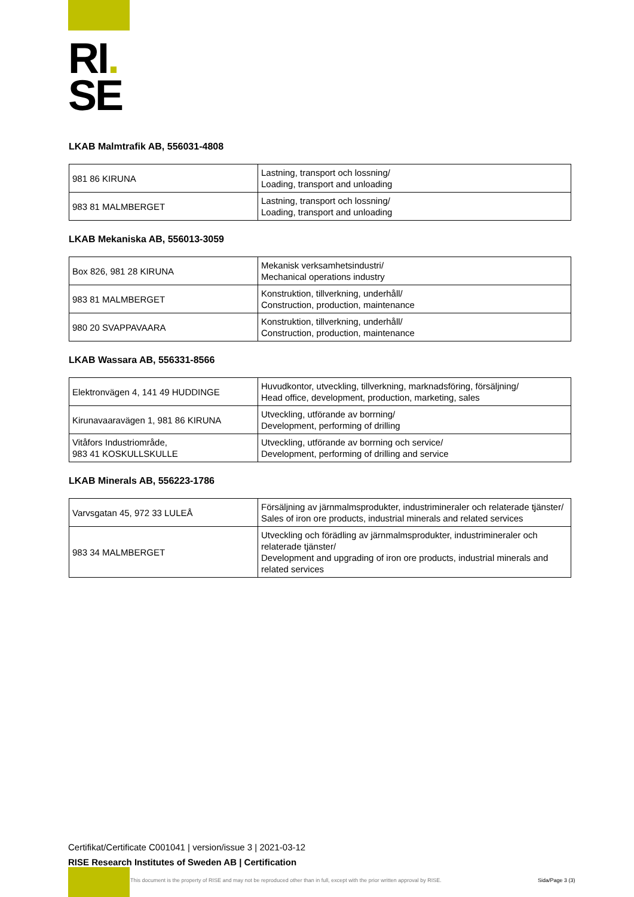RI.
SE
LKAB Malmtrafik AB, 556031-4808
| 981 86 KIRUNA | Lastning, transport och lossning/ Loading, transport and unloading |
| 983 81 MALMBERGET | Lastning, transport och lossning/ Loading, transport and unloading |
LKAB Mekaniska AB, 556013-3059
| Box 826, 981 28 KIRUNA | Mekanisk verksamhetsindustri/ Mechanical operations industry |
| 983 81 MALMBERGET | Konstruktion, tillverkning, underhåll/ Construction, production, maintenance |
| 980 20 SVAPPAVAARA | Konstruktion, tillverkning, underhåll/ Construction, production, maintenance |
LKAB Wassara AB, 556331-8566
| Elektronvägen 4, 141 49 HUDDINGE | Huvudkontor, utveckling, tillverkning, marknadsföring, försäljning/ Head office, development, production, marketing, sales |
| Kirunavaaravägen 1, 981 86 KIRUNA | Utveckling, utförande av borrning/ Development, performing of drilling |
| Vitåfors Industriområde, 983 41 KOSKULLSKULLE | Utveckling, utförande av borrning och service/ Development, performing of drilling and service |
LKAB Minerals AB, 556223-1786
| Varvsgatan 45, 972 33 LULEÅ | Försäljning av järnmalmsprodukter, industrimineraler och relaterade tjänster/ Sales of iron ore products, industrial minerals and related services |
| 983 34 MALMBERGET | Utveckling och förädling av järnmalmsprodukter, industrimineraler och relaterade tjänster/ Development and upgrading of iron ore products, industrial minerals and related services |
Certifikat/Certificate C001041 | version/issue 3 | 2021-03-12
RISE Research Institutes of Sweden AB | Certification
This document is the property of RISE and may not be reproduced other than in full, except with the prior written approval by RISE.
Sida/Page 3 (3)